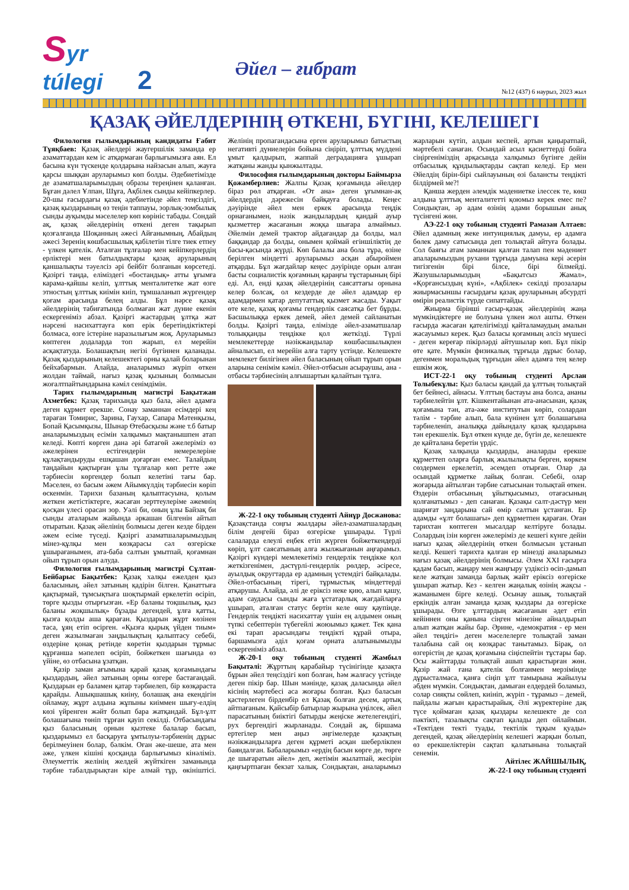Syr
túlegi
2
Әйел – ғибрат
№12 (437) 6 наурыз, 2023 жыл
ҚАЗАҚ ӘЙЕЛДЕРІНІҢ ӨТКЕНІ, БҮГІНІ, КЕЛЕШЕГІ
Филология ғылымдарының кандидаты Ғабит Тұяқбаев: Қазақ әйелдері жаугершілік заманда ер азаматтардан кем іс атқармаған барлығымызға аян. Ел басына күн түскенде қолдарына найзасын алып, жауға қарсы шыққан аруларымыз көп болды. Әдебиетімізде де азаматшаларымыздың образы тереңінен қаланған. Бұған дәлел Ұлпан, Шұға, Ақбілек сынды кейіпкерлер. 20-шы ғасырдағы қазақ әдебиетінде әйел теңсіздігі, қазақ қыздарының өз теңін таппауы, зорлық-зомбылық сынды ауқымды мәселелер көп көрініс табады. Сондай ақ, қазақ әйелдерінің өткені деген тақырып қозғалғанда Шоқанның әжесі Айғанымның, Абайдың әжесі Зеренің көшбасшылық қабілетін тілге тиек етпеу - үлкен қателік. Аталған тұлғалар мен кейіпкерлердің ерліктері мен батылдықтары қазақ аруларының қаншалықты тәуелсіз әрі бейбіт болғанын көрсетеді. Қазіргі таңда, еліміздегі «бостандық» атты ұғымға карама-қайшы келіп, ұлттық менталитетке жат өзге этностың ұлттық киімін киіп, тұмшаланып жүргендер қоғам арасында белең алды. Бұл нәрсе қазақ әйелдерінің табиғатында болмаған жат дүние екенін ескергеніміз абзал. Қазіргі жастардың ұлтқа жат нәрсені насихаттауға көп ерік беретіндіктіктері болмаса, өзге істеріне наразылығым жоқ. Аруларымыз көптеген додаларда топ жарып, ел мерейін асқақтатуда. Болашақтың негізі бүгіннен қаланады. Қазақ қыздарының келешектегі орны қалай боларынан бейхабармын. Алайда, аналарымыз жүріп өткен жолдан таймай, нағыз қазақ қызының болмысын жоғалтпайтындарына кәміл сенімдімін.
Тарих ғылымдарының магистрі Бақытжан Ахметбек: Қазақ тарихында қыз бала, әйел адамға деген құрмет ерекше. Сонау заманнан есімдері кең тараған Томирис, Зарина, Гаухар, Сапара Мәтенқызы, Бопай Қасымқызы, Шынар Өтебасқызы және т.б батыр аналарымыздың есімін халқымыз мақтанышпен атап келеді. Көпті көрген дана әрі батагөй әжелеріміз өз әжелерінен естігендерін немерелеріне құлақтандыруды ешқашан доғарған емес. Талайдың таңдайын қақтырған ұлы тұлғалар көп ретте әже тәрбиесін көргендер болып келетіні тағы бар. Мәселен, өз басым әжем Айымкүлдің тәрбиесін көріп өскенмін. Тарихи базаның қалыптасуына, қолым жеткен жетістіктерге, жасаған зерттеулеріме әжемнің қосқан үлесі орасан зор. Уәлі би, оның ұлы Байзақ би сынды аталарым жайында әркашан білгенін айтып отыратын. Қазақ әйелінің болмысы деген кезде бірден әжем есіме түседі. Қазіргі азаматшаларымыздың мінез-құлқы мен көзқарасы сәл өзгеріске ұшырағанымен, ата-баба салтын ұмытпай, қоғамнан ойып тұрып орын алуда.
Филология ғылымдарының магистрі Сұлтан-Бейбарыс Бақытбек: Қазақ халқы ежелден қыз баласының, әйел затының қадірін білген. Қанаттыға қақтырмай, тұмсықтыға шоқтырмай еркелетіп өсіріп, төрге қызды отырғызған. «Ер баланы тоқшылық, қыз баланы жоқшылық» бұзады дегендей, ұлға қатты, қызға қолды аша қараған. Қыздарын жұрт көзінен таса, ұяң етіп өсірген. «Қызға қырық үйден тиым» деген жазылмаған заңдылықтың қалыптасу себебі, өздеріне қонақ ретінде көретін қыздарын тұрмыс құрғанша мәпелеп өсіріп, бойжеткен шағында өз үйіне, өз отбасына ұзатқан.
Қазір заман ағымына қарай қазақ қоғамындағы қыздардың, әйел затының орны өзгере бастағандай. Қыздарын ер баламен қатар тәрбиелеп, бір көзқараста қарайды. Ашықшашық киіну, болашақ ана екендігін ойламау, жұрт алдына жұпыны киіммен шығу-елдің көзі үйренген жәйт болып бара жатқандай. Бұл-ұлт болашағына төніп тұрған қауіп секілді. Отбасындағы қыз баласының орнын қызтеке балалар басып, қыздарымыз ел басқаруға ұмтылуы-тәрбиенің дұрыс берілмеуінен болар, бәлкім. Оған әке-шеше, ата мен әже, үлкен кішіні қосқанда барлығымыз кінәліміз. Әлеуметтік желінің желдей жүйткіген заманында тәрбие табалдырықтан кіре алмай тұр, өкініштісі. Желінің пропагандасына ерген аруларымыз батыстың негативті дүниелерін бойына сіңіріп, ұлттық мүддені ұмыт қалдырып, жаппай деградацияға ұшырап жатқаны жанды қынжылтады.
Философия ғылымдарының докторы Баймырза Қожамберлиев: Жалпы Қазақ қоғамында әйелдер біраз рөл атқарған. «От ана» деген ұғымнан-ақ әйелдердің дәрежесін байқауға болады. Кеңес дәуірінде әйел мен еркек арасында теңдік орнағанымен, нәзік жандылардың қандай ауыр қызметтер жасағанын жоққа шығара алмаймыз. Әйелмін демей трактор айдағандар да болды, мал баққандар да болды, онымен қоймай егіншіліктің де басы-қасында жүрді. Көп балалы ана бола тұра, өзіне берілген міндетті аруларымыз асқан абыроймен атқарды. Бұл жағдайлар кеңес дәуірінде орын алған басты социалистік қоғамның қараңғы тұстарының бірі еді. Ал, енді қазақ әйелдерінің саясаттағы орнына келер болсақ, ол кездерде де әйел адамдар ер адамдармен қатар депутаттық қызмет жасады. Уақыт өте келе, қазақ қоғамы гендерлік саясатқа бет бұрды. Басшылыққа еркек демей, әйел демей сайланатын болды. Қазіргі таңда, елімізде әйел-азаматшалар толыққанды теңдікке қол жеткізді. Түрлі мемлекеттерде нәзікжандылар көшбасшылықпен айналысып, ел мерейін алға тарту үстінде. Келешекте мемлекет билігінен әйел баласының ойып тұрып орын аларына сенімім кәміл. Әйел-отбасын асыраушы, ана - отбасы тәрбиесінің алғышартын қалайтын тұлға.
Ж-22-1 оқу тобының студенті Айнұр Досжанова: Қазақстанда соңғы жылдары әйел-азаматшалардың білім деңгейі біраз өзгеріске ұшырады. Түрлі салаларда елеулі еңбек етіп жүрген бойжеткендерді көріп, ұлт саясатының алға жылжығанын аңғарамыз. Қазіргі күндері мемлекетіміз гендерлік теңдікке қол жеткізгенімен, дәстүрлі-гендерлік рөлдер, әсіресе, ауылдық округтарда ер адамның үстемдігі байқалады. Әйел-отбасының тірегі, тұрмыстық міндеттерді атқарушы. Алайда, әлі де еріксіз неке қию, алып қашу, адам саудасы сынды жаға ұстатарлық жағдайларға ұшырап, аталған статус бертін келе өшу қаупінде. Гендерлік теңдікті насихаттау үшін ең алдымен оның түпкі себептерін түбегейлі жоюымыз қажет. Тек қана екі тарап арасындағы теңдікті құрай отыра, баршамызға әділ қоғам орната алатынымызды ескергеніміз абзал.
Ж-20-1 оқу тобының студенті Жамбыл Бақытәлі: Жұрттың қарабайыр түсінігінде қазақта бұрын әйел теңсіздігі көп болған, һәм жалғасу үстінде деген пікір бар. Шын мәнінде, қазақ даласында әйел кісінің мәртебесі аса жоғары болған. Қыз баласын қастерлеген бірденбір ел Қазақ болған десем, артық айтпағаным. Қайсыбір батырлар жырына үңілсек, әйел парасатының биіктігі батырды жеңіске жетелегендігі, рух бергендігі жырланады. Сондай ақ, біршама ертегілер мен аңыз әңгімелерде қазақтың нәзікжандыларға деген құрметі асқан шеберлікпен баяндалған. Бабаларымыз «ердің басын көрге де, төрге де шығаратын әйел» деп, жетімін жылатпай, жесірін қаңғыртпаған бекзат халық. Сондықтан, аналарымыз жарларын күтіп, алдын кеспей, артын қаңыратпай, мәртебелі санаған. Осындай асыл қасиеттерді бойға сіңіргеніміздің арқасында халқымыз бүгінге дейін отбасылық құндылықтарды сақтап келеді. Ер мен Әйелдің бірін-бірі сыйлауының өзі балансты теңдікті білдірмей ме?!
Қанша жерден әлемдік мәдениетке ілессек те, көш алдына ұлттық менталитетті қоюмыз керек емес пе? Сондықтан, әр адам өзінің адами борышын анық түсінгені жөн.
АЭ-22-1 оқу тобының студенті Рамазан Алтаев: Әйел адамның жеке интуициялық дамуы, ер адамға бөлек даму сатысында деп толықтай айтуға болады. Сол баяғы атам заманнан қалған талап пен мәдениет апаларымыздың рухани тұрғыда дамуына кері әсерін тигізгенін бірі білсе, бірі білмейді. Жазушыларымыздың «Бақытсыз Жамал», «Қорғансыздың күні», «Ақбілек» секілді прозалары жиырмасыншы ғасырдағы қазақ аруларының абсурдті өмірін реалистік түрде сипаттайды.
Жиырма бірінші ғасыр-қазақ әйелдерінің жаңа мүмкіндіктерге ие болуына үлкен жол ашты. Өткен ғасырда жасаған қателігімізді қайталамаудың амалын жасауымыз керек. Қыз баласы қоғамның әлсіз мүшесі - деген кереғар пікірләрді айтушылар көп. Бұл пікір өте қате. Мүмкін физикалық тұрғыда дұрыс болар, дегенмен моральдық тұрғыдан әйел адамға тең келер ешкім жоқ.
ИСТ-22-1 оқу тобының студенті Арслан Толыбекұлы: Қыз баласы қандай да ұлттың толықтай бет бейнесі, айнасы. Ұлттың бастауы ана болса, ананы тәрбиелейтін ұлт. Кішкентайынан ата-анасынан, қазақ қоғамына тән, ата-әже институтын көріп, солардан тәлім - тәрбие алып, бала күнінен ұлт болашағына тәрбиеленіп, аналыққа дайындалу қазақ қыздарына тән ерекшелік. Бұл өткен күнде де, бүгін де, келешекте де қайталана беретін үрдіс.
Қазақ халқында қыздарды, аналарды ерекше құрметтеп оларға барлық жылылықты берген, көркем сөздермен еркелетіп, әсемдеп отырған. Олар да осындай құрметке лайық болған. Себебі, олар жоғарыда айтылған тәрбие сатысынан толықтай өткен. Өздерін отбасының ұйытқысымыз, отағасының қолғанатымыз - деп санаған. Қазақы салт-дәстүр мен шариғат заңдарына сай өмір салтын ұстанған. Ер адамды «ұлт болашағы» деп құрметпен қараған. Оған тарихтан көптеген мысалдар келтіруге болады. Солардың ізін көрген әжелеріміз де кешегі күнге дейін нағыз қазақ әйелдерінің өткен болмысын ұстанып келді. Кешегі тарихта қалған ер мінезді аналарымыз нағыз қазақ әйелдерінің болмысы. Әлем XXI ғасырға қадам басып, жаңару мен жаңғыру үздіксіз өсіп-дамып келе жатқан заманда барлық жайт еріксіз өзгеріске ұшырап жатыр. Кез - келген жаңалық өзінің жақсы - жаманымен бірге келеді. Осынау ашық, толықтай еркіндік алған заманда қазақ қыздары да өзгеріске ұшырады. Өзге ұлттардың жасағанын әдет етіп кейіннен оны қанына сіңген мінезіне айналдырып алып жатқан жайы бар. Әрине, «демократия - ер мен әйел теңдігі» деген мәселелерге толықтай заман талабына сай оң көзқарас танытамыз. Бірақ, ол өзгерістің де қазақ қоғамына сіңіспейтін тұстары бар. Осы жайттарды толықтай ашып қарастырған жөн. Қазір жай ғана қателік болғанмен мерзімінде дұрысталмаса, қанға сіңіп ұлт тамырына жайылуы әбден мүмкін. Сондықтан, дамыған елдердей боламыз, солар сияқты сөйлеп, киініп, жүріп - тұрамыз – демей, пайдалы жағын қарастырайық. Әлі жүректеріне дақ түсе қоймаған қазақ қыздары келешекте де сол пәктікті, тазалықты сақтап қалады деп ойлаймын. «Тектіден текті туады, тектілік тұқым қуады» дегендей, қазақ әйелдерінің келешегі жарқын болып, өз ерекшеліктерін сақтап қалатынына толықтай сенемін.
Айтілес ЖАЙШЫЛЫҚ,
Ж-22-1 оқу тобының студенті